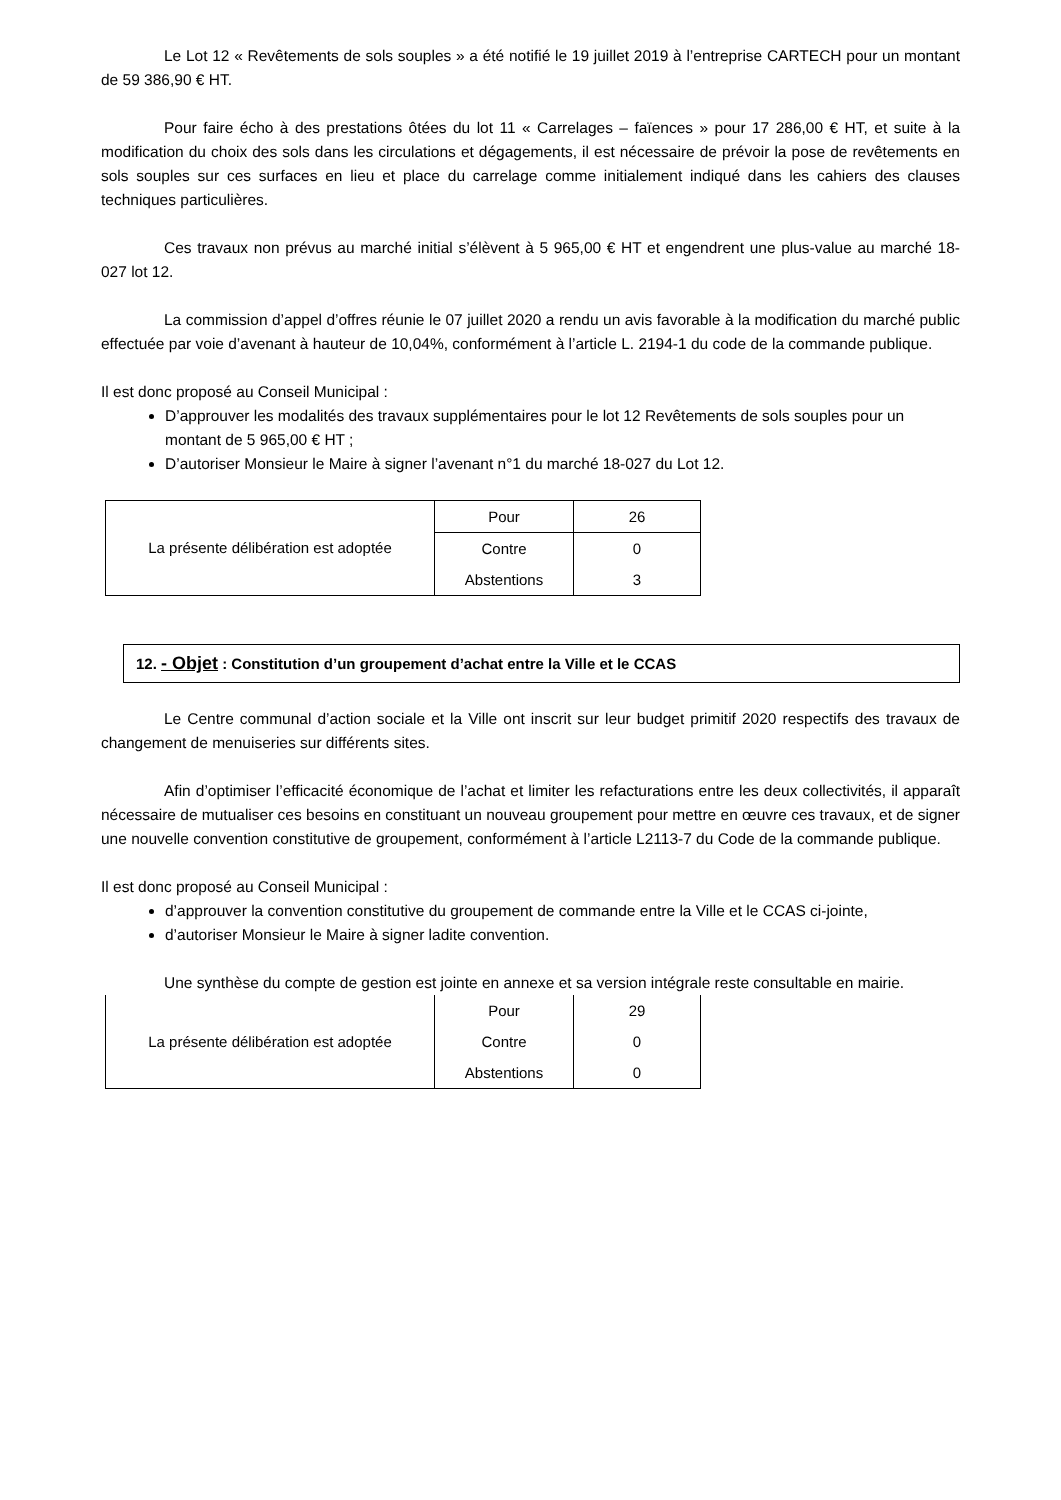Le Lot 12 « Revêtements de sols souples » a été notifié le 19 juillet 2019 à l’entreprise CARTECH pour un montant de 59 386,90 € HT.
Pour faire écho à des prestations ôtées du lot 11 « Carrelages – faïences » pour 17 286,00 € HT, et suite à la modification du choix des sols dans les circulations et dégagements, il est nécessaire de prévoir la pose de revêtements en sols souples sur ces surfaces en lieu et place du carrelage comme initialement indiqué dans les cahiers des clauses techniques particulières.
Ces travaux non prévus au marché initial s’élèvent à 5 965,00 € HT et engendrent une plus-value au marché 18-027 lot 12.
La commission d’appel d’offres réunie le 07 juillet 2020 a rendu un avis favorable à la modification du marché public effectuée par voie d’avenant à hauteur de 10,04%, conformément à l’article L. 2194-1 du code de la commande publique.
Il est donc proposé au Conseil Municipal :
D’approuver les modalités des travaux supplémentaires pour le lot 12 Revêtements de sols souples pour un montant de 5 965,00 € HT ;
D’autoriser Monsieur le Maire à signer l’avenant n°1 du marché 18-027 du Lot 12.
| La présente délibération est adoptée | Pour | 26 |
| | Contre | 0 |
| | Abstentions | 3 |
12. - Objet : Constitution d’un groupement d’achat entre la Ville et le CCAS
Le Centre communal d’action sociale et la Ville ont inscrit sur leur budget primitif 2020 respectifs des travaux de changement de menuiseries sur différents sites.
Afin d’optimiser l’efficacité économique de l’achat et limiter les refacturations entre les deux collectivités, il apparaît nécessaire de mutualiser ces besoins en constituant un nouveau groupement pour mettre en œuvre ces travaux, et de signer une nouvelle convention constitutive de groupement, conformément à l’article L2113-7 du Code de la commande publique.
Il est donc proposé au Conseil Municipal :
d’approuver la convention constitutive du groupement de commande entre la Ville et le CCAS ci-jointe,
d’autoriser Monsieur le Maire à signer ladite convention.
Une synthèse du compte de gestion est jointe en annexe et sa version intégrale reste consultable en mairie.
| La présente délibération est adoptée | Pour | 29 |
| | Contre | 0 |
| | Abstentions | 0 |